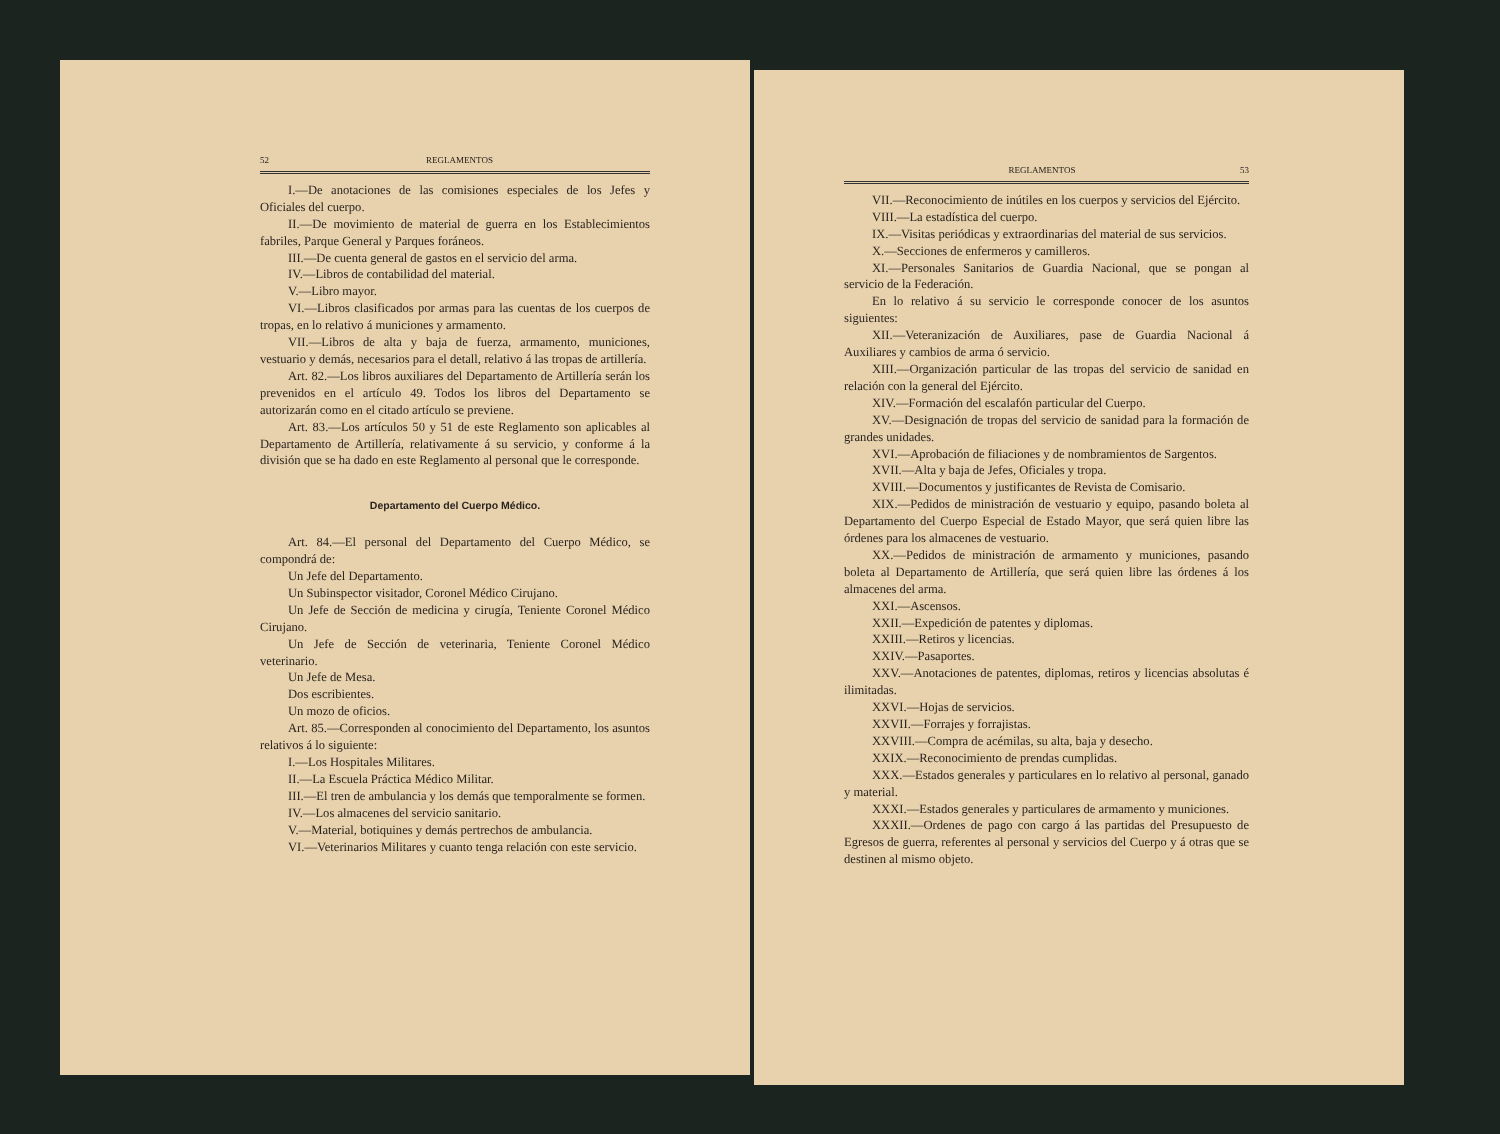52 REGLAMENTOS
I.—De anotaciones de las comisiones especiales de los Jefes y Oficiales del cuerpo.
II.—De movimiento de material de guerra en los Establecimientos fabriles, Parque General y Parques foráneos.
III.—De cuenta general de gastos en el servicio del arma.
IV.—Libros de contabilidad del material.
V.—Libro mayor.
VI.—Libros clasificados por armas para las cuentas de los cuerpos de tropas, en lo relativo á municiones y armamento.
VII.—Libros de alta y baja de fuerza, armamento, municiones, vestuario y demás, necesarios para el detall, relativo á las tropas de artillería.
Art. 82.—Los libros auxiliares del Departamento de Artillería serán los prevenidos en el artículo 49. Todos los libros del Departamento se autorizarán como en el citado artículo se previene.
Art. 83.—Los artículos 50 y 51 de este Reglamento son aplicables al Departamento de Artillería, relativamente á su servicio, y conforme á la división que se ha dado en este Reglamento al personal que le corresponde.
Departamento del Cuerpo Médico.
Art. 84.—El personal del Departamento del Cuerpo Médico, se compondrá de:
Un Jefe del Departamento.
Un Subinspector visitador, Coronel Médico Cirujano.
Un Jefe de Sección de medicina y cirugía, Teniente Coronel Médico Cirujano.
Un Jefe de Sección de veterinaria, Teniente Coronel Médico veterinario.
Un Jefe de Mesa.
Dos escribientes.
Un mozo de oficios.
Art. 85.—Corresponden al conocimiento del Departamento, los asuntos relativos á lo siguiente:
I.—Los Hospitales Militares.
II.—La Escuela Práctica Médico Militar.
III.—El tren de ambulancia y los demás que temporalmente se formen.
IV.—Los almacenes del servicio sanitario.
V.—Material, botiquines y demás pertrechos de ambulancia.
VI.—Veterinarios Militares y cuanto tenga relación con este servicio.
REGLAMENTOS 53
VII.—Reconocimiento de inútiles en los cuerpos y servicios del Ejército.
VIII.—La estadística del cuerpo.
IX.—Visitas periódicas y extraordinarias del material de sus servicios.
X.—Secciones de enfermeros y camilleros.
XI.—Personales Sanitarios de Guardia Nacional, que se pongan al servicio de la Federación.
En lo relativo á su servicio le corresponde conocer de los asuntos siguientes:
XII.—Veteranización de Auxiliares, pase de Guardia Nacional á Auxiliares y cambios de arma ó servicio.
XIII.—Organización particular de las tropas del servicio de sanidad en relación con la general del Ejército.
XIV.—Formación del escalafón particular del Cuerpo.
XV.—Designación de tropas del servicio de sanidad para la formación de grandes unidades.
XVI.—Aprobación de filiaciones y de nombramientos de Sargentos.
XVII.—Alta y baja de Jefes, Oficiales y tropa.
XVIII.—Documentos y justificantes de Revista de Comisario.
XIX.—Pedidos de ministración de vestuario y equipo, pasando boleta al Departamento del Cuerpo Especial de Estado Mayor, que será quien libre las órdenes para los almacenes de vestuario.
XX.—Pedidos de ministración de armamento y municiones, pasando boleta al Departamento de Artillería, que será quien libre las órdenes á los almacenes del arma.
XXI.—Ascensos.
XXII.—Expedición de patentes y diplomas.
XXIII.—Retiros y licencias.
XXIV.—Pasaportes.
XXV.—Anotaciones de patentes, diplomas, retiros y licencias absolutas é ilimitadas.
XXVI.—Hojas de servicios.
XXVII.—Forrajes y forrajistas.
XXVIII.—Compra de acémilas, su alta, baja y desecho.
XXIX.—Reconocimiento de prendas cumplidas.
XXX.—Estados generales y particulares en lo relativo al personal, ganado y material.
XXXI.—Estados generales y particulares de armamento y municiones.
XXXII.—Ordenes de pago con cargo á las partidas del Presupuesto de Egresos de guerra, referentes al personal y servicios del Cuerpo y á otras que se destinen al mismo objeto.